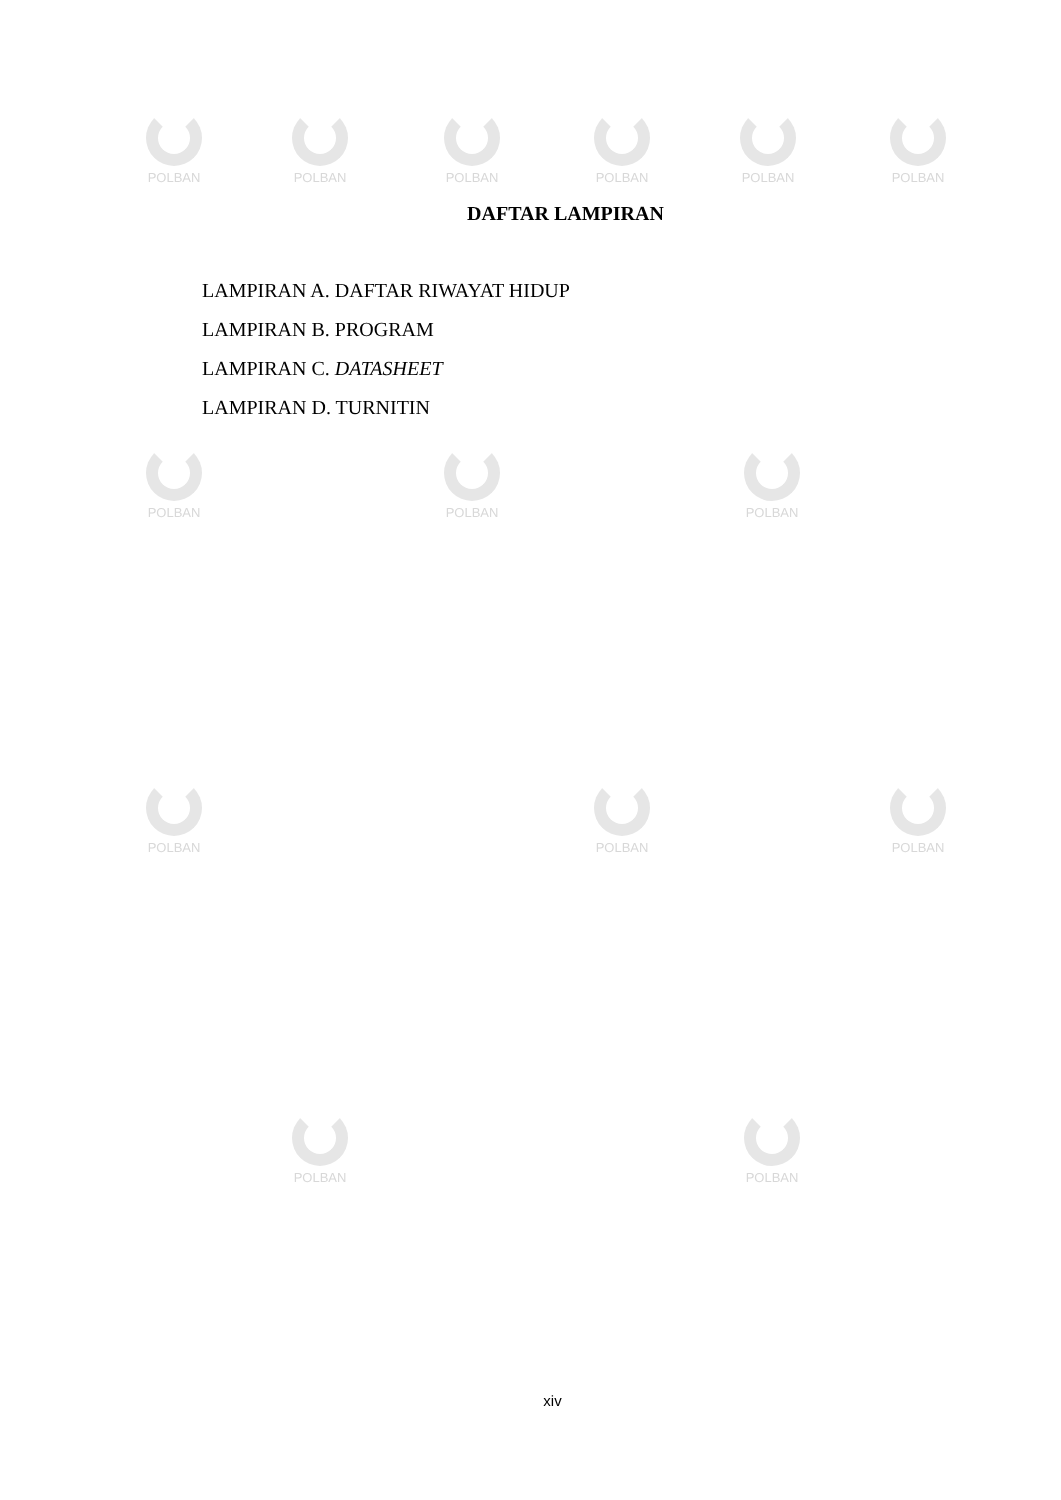POLBAN POLBAN POLBAN POLBAN POLBAN POLBAN
POLBAN POLBAN POLBAN
POLBAN POLBAN POLBAN
POLBAN POLBAN
DAFTAR LAMPIRAN
LAMPIRAN A. DAFTAR RIWAYAT HIDUP
LAMPIRAN B. PROGRAM
LAMPIRAN C. DATASHEET
LAMPIRAN D. TURNITIN
xiv